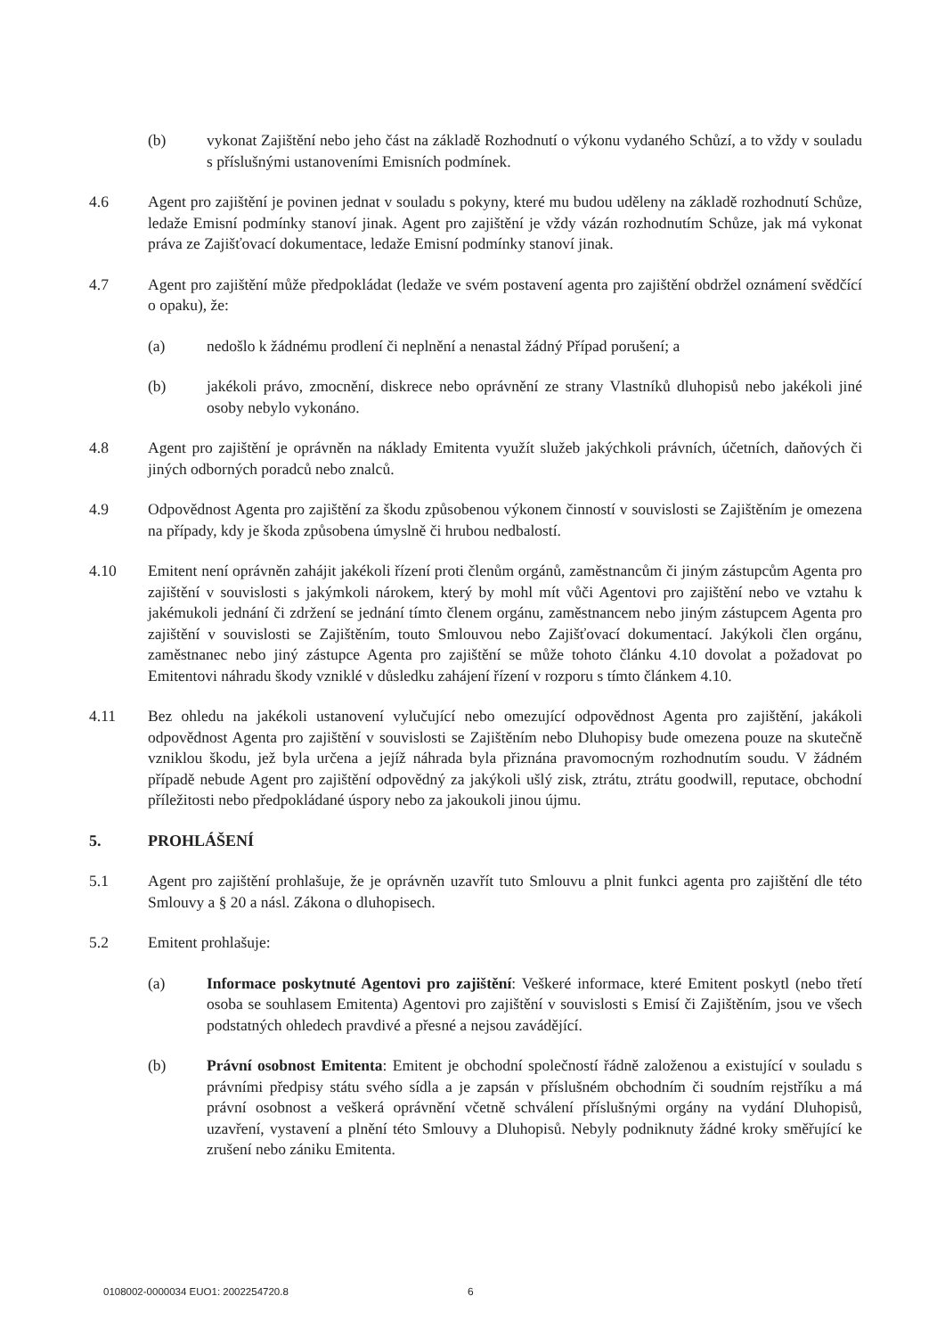(b) vykonat Zajištění nebo jeho část na základě Rozhodnutí o výkonu vydaného Schůzí, a to vždy v souladu s příslušnými ustanoveními Emisních podmínek.
4.6 Agent pro zajištění je povinen jednat v souladu s pokyny, které mu budou uděleny na základě rozhodnutí Schůze, ledaže Emisní podmínky stanoví jinak. Agent pro zajištění je vždy vázán rozhodnutím Schůze, jak má vykonat práva ze Zajišťovací dokumentace, ledaže Emisní podmínky stanoví jinak.
4.7 Agent pro zajištění může předpokládat (ledaže ve svém postavení agenta pro zajištění obdržel oznámení svědčící o opaku), že:
(a) nedošlo k žádnému prodlení či neplnění a nenastal žádný Případ porušení; a
(b) jakékoli právo, zmocnění, diskrece nebo oprávnění ze strany Vlastníků dluhopisů nebo jakékoli jiné osoby nebylo vykonáno.
4.8 Agent pro zajištění je oprávněn na náklady Emitenta využít služeb jakýchkoli právních, účetních, daňových či jiných odborných poradců nebo znalců.
4.9 Odpovědnost Agenta pro zajištění za škodu způsobenou výkonem činností v souvislosti se Zajištěním je omezena na případy, kdy je škoda způsobena úmyslně či hrubou nedbalostí.
4.10 Emitent není oprávněn zahájit jakékoli řízení proti členům orgánů, zaměstnancům či jiným zástupcům Agenta pro zajištění v souvislosti s jakýmkoli nárokem, který by mohl mít vůči Agentovi pro zajištění nebo ve vztahu k jakémukoli jednání či zdržení se jednání tímto členem orgánu, zaměstnancem nebo jiným zástupcem Agenta pro zajištění v souvislosti se Zajištěním, touto Smlouvou nebo Zajišťovací dokumentací. Jakýkoli člen orgánu, zaměstnanec nebo jiný zástupce Agenta pro zajištění se může tohoto článku 4.10 dovolat a požadovat po Emitentovi náhradu škody vzniklé v důsledku zahájení řízení v rozporu s tímto článkem 4.10.
4.11 Bez ohledu na jakékoli ustanovení vylučující nebo omezující odpovědnost Agenta pro zajištění, jakákoli odpovědnost Agenta pro zajištění v souvislosti se Zajištěním nebo Dluhopisy bude omezena pouze na skutečně vzniklou škodu, jež byla určena a jejíž náhrada byla přiznána pravomocným rozhodnutím soudu. V žádném případě nebude Agent pro zajištění odpovědný za jakýkoli ušlý zisk, ztrátu, ztrátu goodwill, reputace, obchodní příležitosti nebo předpokládané úspory nebo za jakoukoli jinou újmu.
5. PROHLÁŠENÍ
5.1 Agent pro zajištění prohlašuje, že je oprávněn uzavřít tuto Smlouvu a plnit funkci agenta pro zajištění dle této Smlouvy a § 20 a násl. Zákona o dluhopisech.
5.2 Emitent prohlašuje:
(a) Informace poskytnuté Agentovi pro zajištění: Veškeré informace, které Emitent poskytl (nebo třetí osoba se souhlasem Emitenta) Agentovi pro zajištění v souvislosti s Emisí či Zajištěním, jsou ve všech podstatných ohledech pravdivé a přesné a nejsou zavádějící.
(b) Právní osobnost Emitenta: Emitent je obchodní společností řádně založenou a existující v souladu s právními předpisy státu svého sídla a je zapsán v příslušném obchodním či soudním rejstříku a má právní osobnost a veškerá oprávnění včetně schválení příslušnými orgány na vydání Dluhopisů, uzavření, vystavení a plnění této Smlouvy a Dluhopisů. Nebyly podniknuty žádné kroky směřující ke zrušení nebo zániku Emitenta.
0108002-0000034 EUO1: 2002254720.8
6